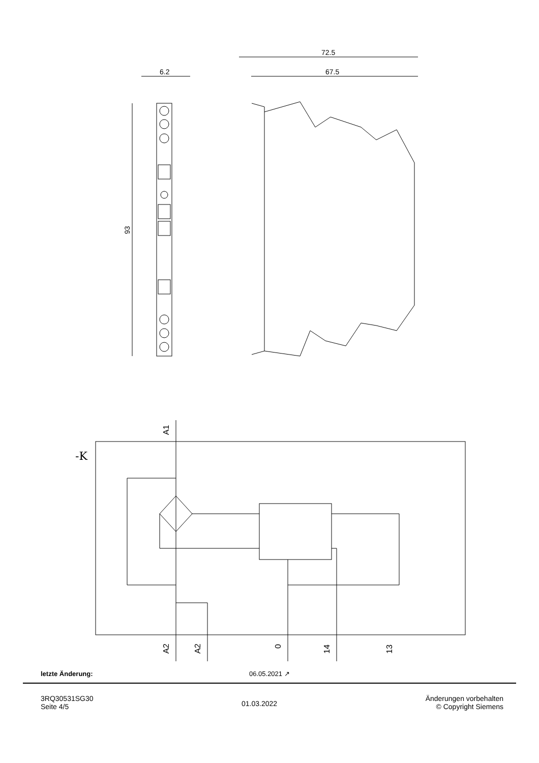72.5
67.5
6.2
93
-K
A1
A2
A2
0
14
13
letzte Änderung: 06.05.2021 ↗
3RQ30531SG30
Seite 4/5
01.03.2022
Änderungen vorbehalten
© Copyright Siemens